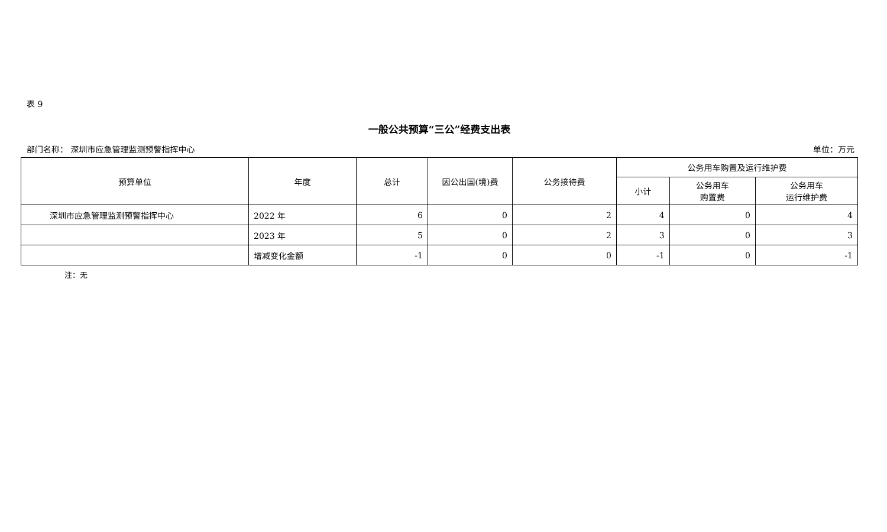表 9
一般公共预算“三公”经费支出表
部门名称： 深圳市应急管理监测预警指挥中心 单位：万元
| 预算单位 | 年度 | 总计 | 因公出国(境)费 | 公务接待费 | 公务用车购置及运行维护费 | | |
| --- | --- | --- | --- | --- | --- | --- | --- |
| | | | | | 小计 | 公务用车 购置费 | 公务用车 运行维护费 |
| 深圳市应急管理监测预警指挥中心 | 2022 年 | 6 | 0 | 2 | 4 | 0 | 4 |
| | 2023 年 | 5 | 0 | 2 | 3 | 0 | 3 |
| | 增减变化金额 | -1 | 0 | 0 | -1 | 0 | -1 |
注：无